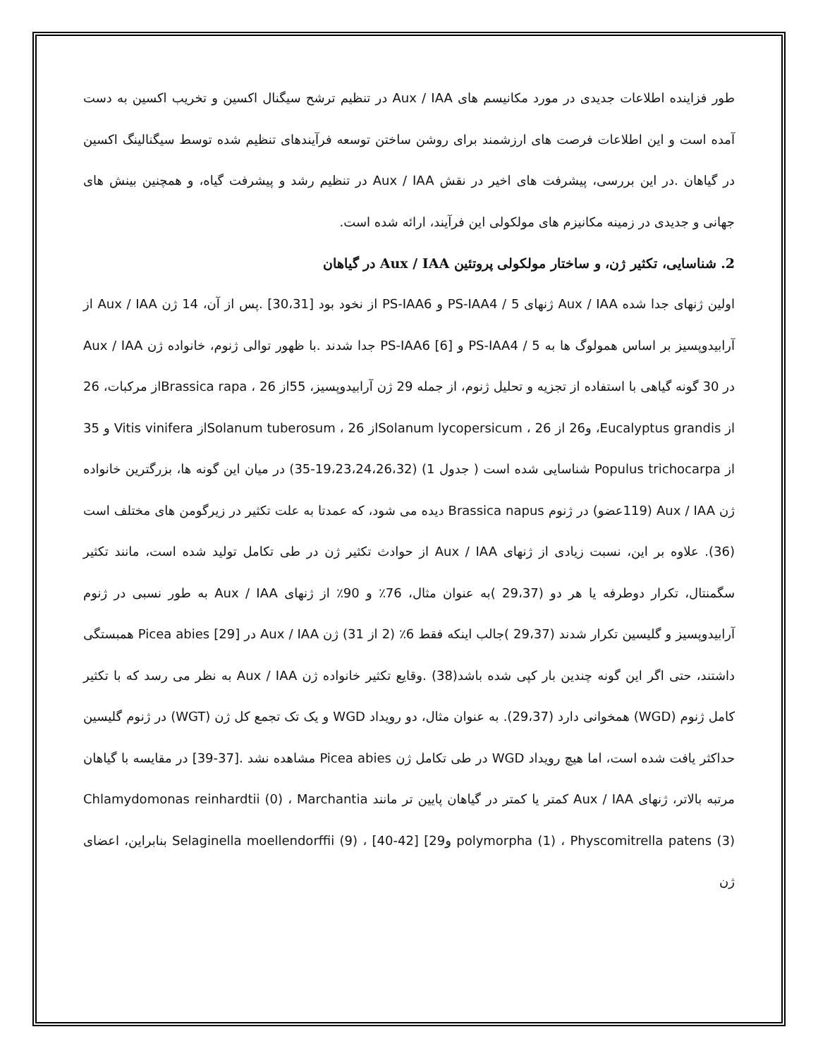طور فزاینده اطلاعات جدیدی در مورد مکانیسم های Aux / IAA در تنظیم ترشح سیگنال اکسین و تخریب اکسین به دست آمده است و این اطلاعات فرصت های ارزشمند برای روشن ساختن توسعه فرآیندهای تنظیم شده توسط سیگنالینگ اکسین در گیاهان .در این بررسی، پیشرفت های اخیر در نقش Aux / IAA در تنظیم رشد و پیشرفت گیاه، و همچنین بینش های جهانی و جدیدی در زمینه مکانیزم های مولکولی این فرآیند، ارائه شده است.
2. شناسایی، تکثیر ژن، و ساختار مولکولی پروتئین Aux / IAA در گیاهان
اولین ژنهای جدا شده Aux / IAA ژنهای PS-IAA4 / 5 و PS-IAA6 از نخود بود [30،31] .پس از آن، 14 ژن Aux / IAA از آرابیدوپسیز بر اساس همولوگ ها به PS-IAA4 / 5 و PS-IAA6 [6] جدا شدند .با ظهور توالی ژنوم، خانواده ژن Aux / IAA در 30 گونه گیاهی با استفاده از تجزیه و تحلیل ژنوم، از جمله 29 ژن آرابیدوپسیز، 55از Brassica rapa ، 26از مرکبات، 26 از Eucalyptus grandis، و26 از Solanum lycopersicum ، 26از Solanum tuberosum ، 26از Vitis vinifera و 35 از Populus trichocarpa شناسایی شده است ( جدول 1) (19،23،24،26،32-35) در میان این گونه ها، بزرگترین خانواده ژن Aux / IAA (119عضو) در ژنوم Brassica napus دیده می شود، که عمدتا به علت تکثیر در زیرگومن های مختلف است (36). علاوه بر این، نسبت زیادی از ژنهای Aux / IAA از حوادث تکثیر ژن در طی تکامل تولید شده است، مانند تکثیر سگمنتال، تکرار دوطرفه یا هر دو (29،37 )به عنوان مثال، 76٪ و 90٪ از ژنهای Aux / IAA به طور نسبی در ژنوم آرابیدوپسیز و گلیسین تکرار شدند (29،37 )جالب اینکه فقط 6٪ (2 از 31) ژن Aux / IAA در Picea abies [29] همبستگی داشتند، حتی اگر این گونه چندین بار کپی شده باشد(38) .وقایع تکثیر خانواده ژن Aux / IAA به نظر می رسد که با تکثیر کامل ژنوم (WGD) همخوانی دارد (29،37). به عنوان مثال، دو رویداد WGD و یک تک تجمع کل ژن (WGT) در ژنوم گلیسین حداکثر یافت شده است، اما هیچ رویداد WGD در طی تکامل ژن Picea abies مشاهده نشد .[37-39] در مقایسه با گیاهان مرتبه بالاتر، ژنهای Aux / IAA کمتر یا کمتر در گیاهان پایین تر مانند Chlamydomonas reinhardtii (0) ، Marchantia polymorpha (1) ، Physcomitrella patens (3) و29] Selaginella moellendorffii (9) ، [40-42] بنابراین، اعضای ژن